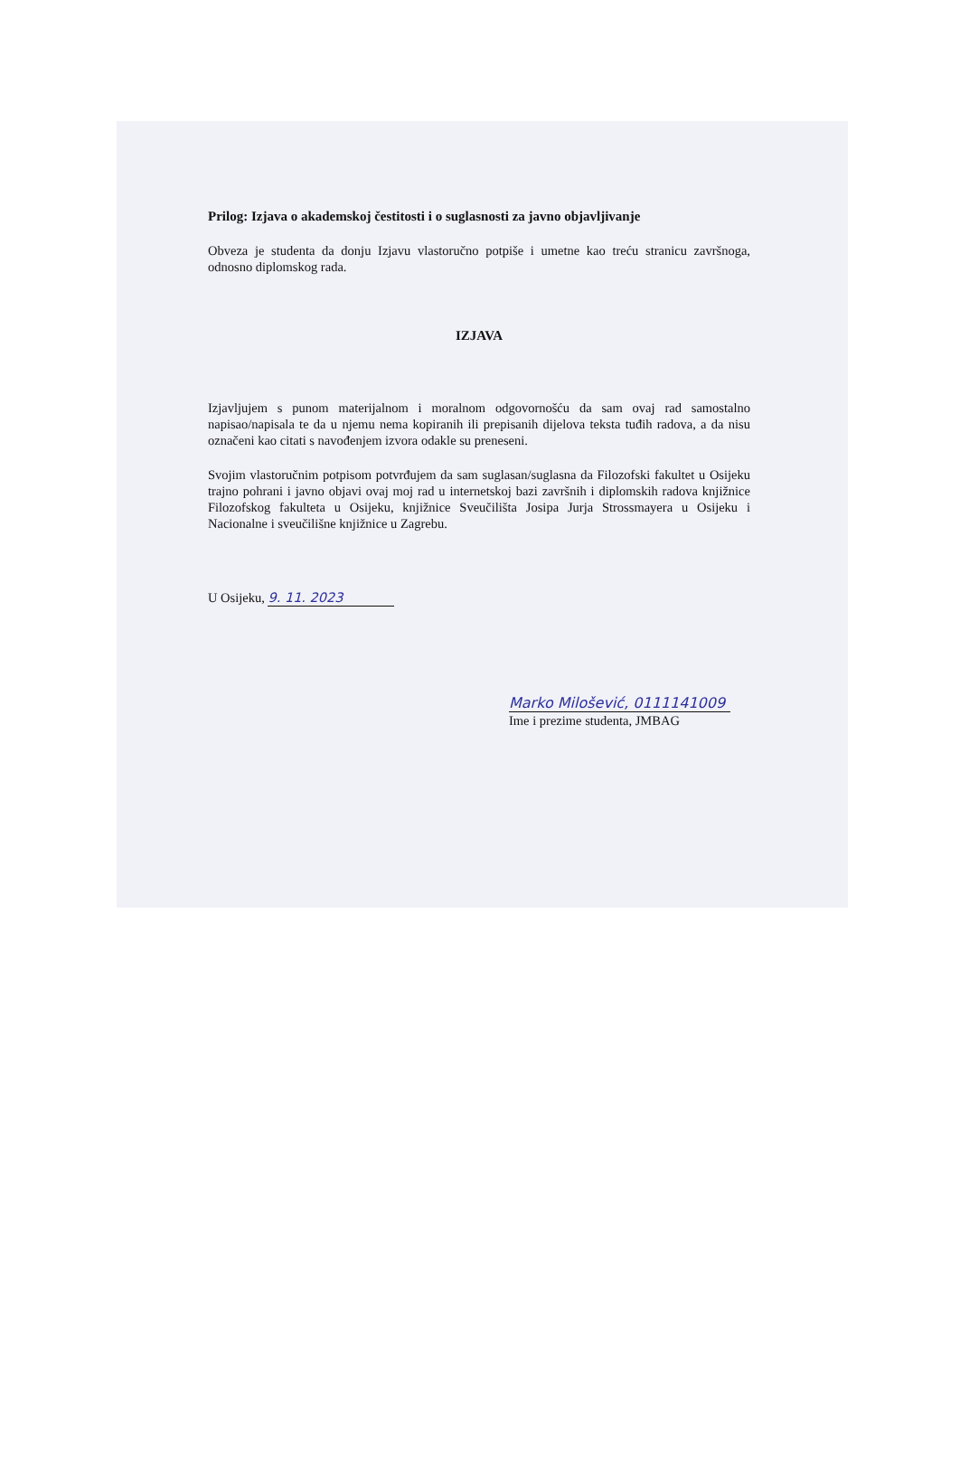Prilog: Izjava o akademskoj čestitosti i o suglasnosti za javno objavljivanje
Obveza je studenta da donju Izjavu vlastoručno potpiše i umetne kao treću stranicu završnoga, odnosno diplomskog rada.
IZJAVA
Izjavljujem s punom materijalnom i moralnom odgovornošću da sam ovaj rad samostalno napisao/napisala te da u njemu nema kopiranih ili prepisanih dijelova teksta tuđih radova, a da nisu označeni kao citati s navođenjem izvora odakle su preneseni.
Svojim vlastoručnim potpisom potvrđujem da sam suglasan/suglasna da Filozofski fakultet u Osijeku trajno pohrani i javno objavi ovaj moj rad u internetskoj bazi završnih i diplomskih radova knjižnice Filozofskog fakulteta u Osijeku, knjižnice Sveučilišta Josipa Jurja Strossmayera u Osijeku i Nacionalne i sveučilišne knjižnice u Zagrebu.
U Osijeku, 9. 11. 2023
Marko Milošević, 0111141009
Ime i prezime studenta, JMBAG